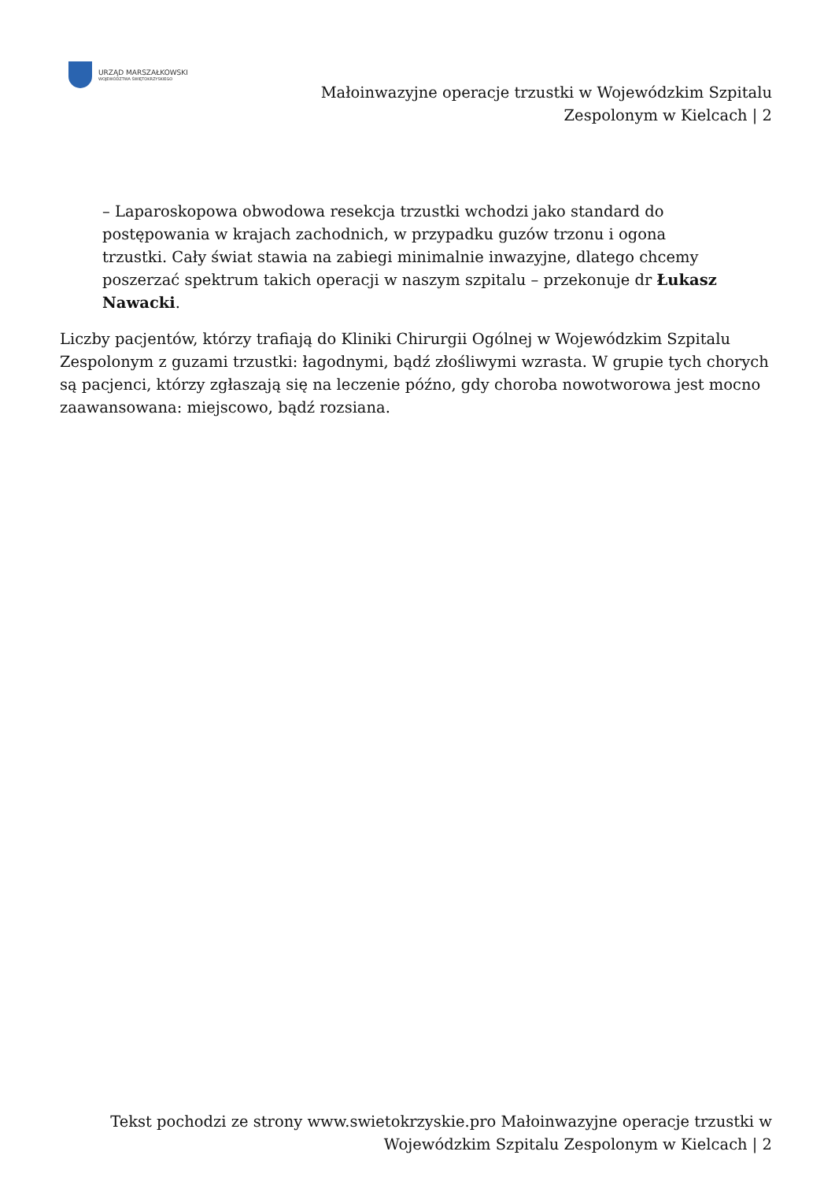URZĄD MARSZAŁKOWSKI
WOJEWÓDZTWA ŚWIĘTOKRZYSKIEGO
Małoinwazyjne operacje trzustki w Wojewódzkim Szpitalu
Zespolonym w Kielcach | 2
– Laparoskopowa obwodowa resekcja trzustki wchodzi jako standard do postępowania w krajach zachodnich, w przypadku guzów trzonu i ogona trzustki. Cały świat stawia na zabiegi minimalnie inwazyjne, dlatego chcemy poszerzać spektrum takich operacji w naszym szpitalu – przekonuje dr Łukasz Nawacki.
Liczby pacjentów, którzy trafiają do Kliniki Chirurgii Ogólnej w Wojewódzkim Szpitalu Zespolonym z guzami trzustki: łagodnymi, bądź złośliwymi wzrasta. W grupie tych chorych są pacjenci, którzy zgłaszają się na leczenie późno, gdy choroba nowotworowa jest mocno zaawansowana: miejscowo, bądź rozsiana.
Tekst pochodzi ze strony www.swietokrzyskie.pro Małoinwazyjne operacje trzustki w
Wojewódzkim Szpitalu Zespolonym w Kielcach | 2